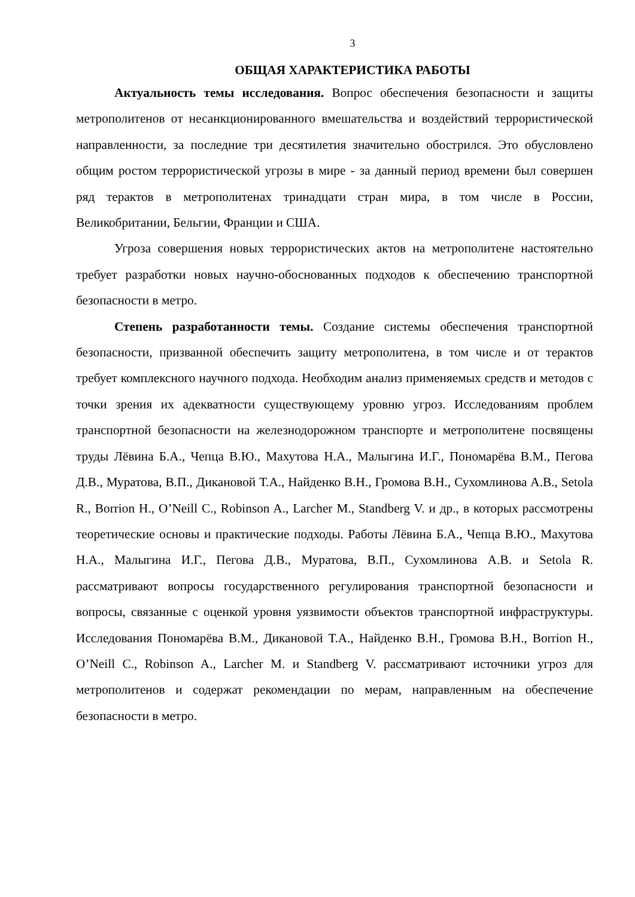3
ОБЩАЯ ХАРАКТЕРИСТИКА РАБОТЫ
Актуальность темы исследования. Вопрос обеспечения безопасности и защиты метрополитенов от несанкционированного вмешательства и воздействий террористической направленности, за последние три десятилетия значительно обострился. Это обусловлено общим ростом террористической угрозы в мире - за данный период времени был совершен ряд терактов в метрополитенах тринадцати стран мира, в том числе в России, Великобритании, Бельгии, Франции и США.
Угроза совершения новых террористических актов на метрополитене настоятельно требует разработки новых научно-обоснованных подходов к обеспечению транспортной безопасности в метро.
Степень разработанности темы. Создание системы обеспечения транспортной безопасности, призванной обеспечить защиту метрополитена, в том числе и от терактов требует комплексного научного подхода. Необходим анализ применяемых средств и методов с точки зрения их адекватности существующему уровню угроз. Исследованиям проблем транспортной безопасности на железнодорожном транспорте и метрополитене посвящены труды Лёвина Б.А., Чепца В.Ю., Махутова Н.А., Малыгина И.Г., Пономарёва В.М., Пегова Д.В., Муратова, В.П., Дикановой Т.А., Найденко В.Н., Громова В.Н., Сухомлинова А.В., Setola R., Borrion H., O’Neill C., Robinson A., Larcher M., Standberg V. и др., в которых рассмотрены теоретические основы и практические подходы. Работы Лёвина Б.А., Чепца В.Ю., Махутова Н.А., Малыгина И.Г., Пегова Д.В., Муратова, В.П., Сухомлинова А.В. и Setola R. рассматривают вопросы государственного регулирования транспортной безопасности и вопросы, связанные с оценкой уровня уязвимости объектов транспортной инфраструктуры. Исследования Пономарёва В.М., Дикановой Т.А., Найденко В.Н., Громова В.Н., Borrion H., O’Neill C., Robinson A., Larcher M. и Standberg V. рассматривают источники угроз для метрополитенов и содержат рекомендации по мерам, направленным на обеспечение безопасности в метро.